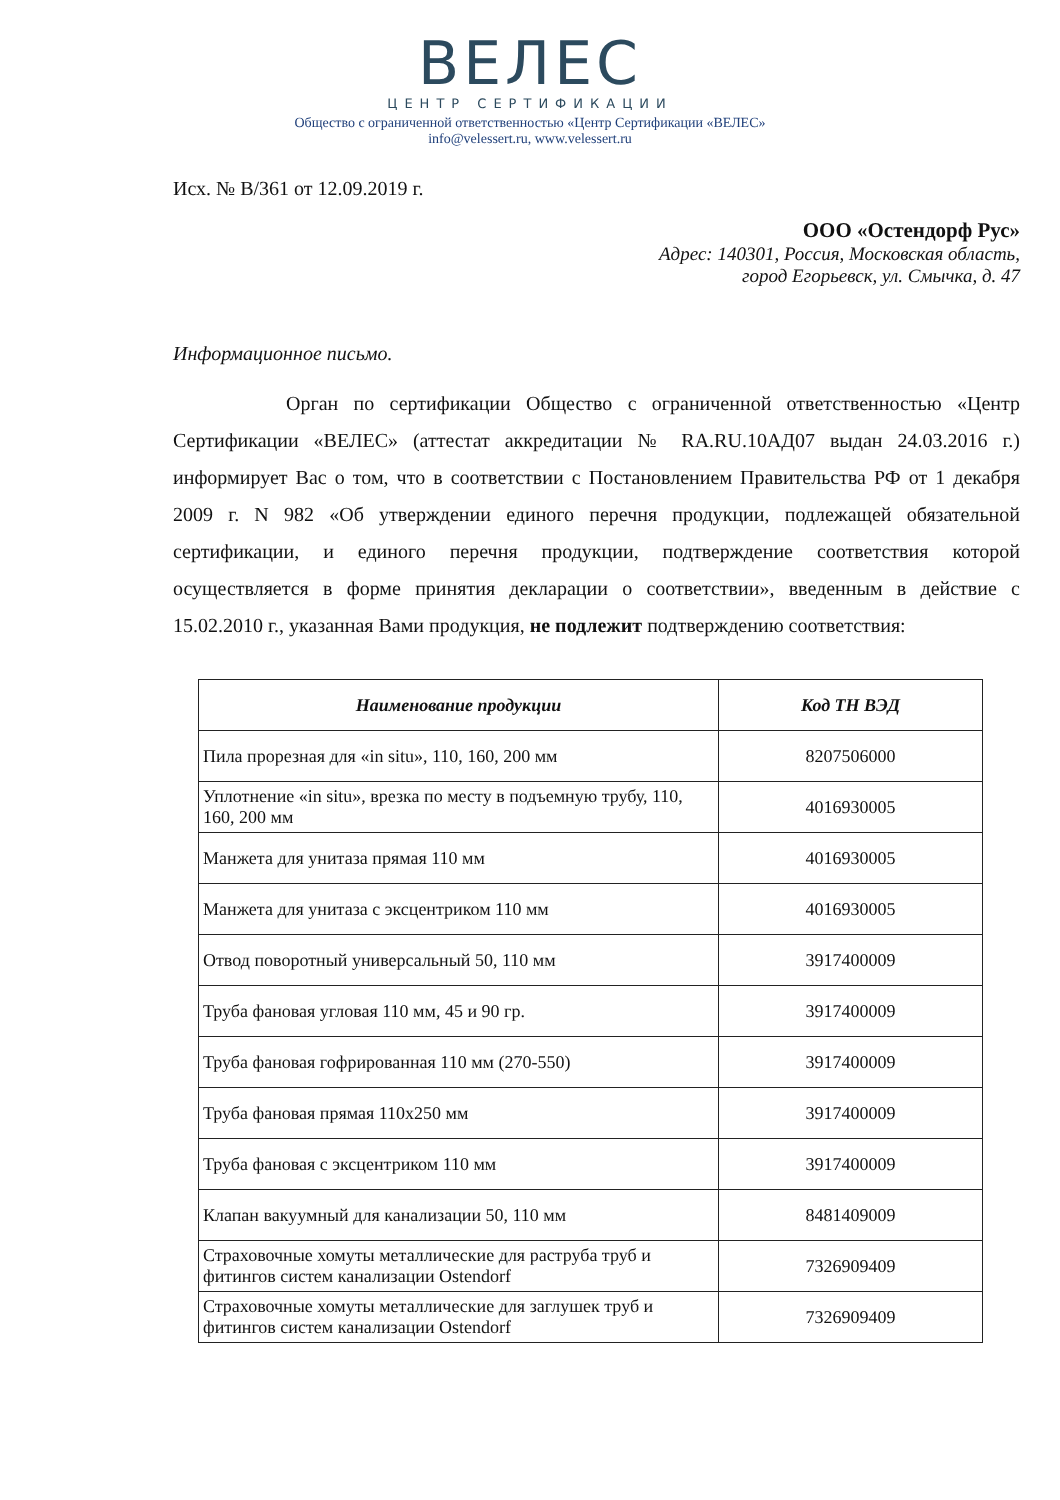ВЕЛЕС
ЦЕНТР СЕРТИФИКАЦИИ
Общество с ограниченной ответственностью «Центр Сертификации «ВЕЛЕС»
info@velessert.ru, www.velessert.ru
Исх. № В/361 от 12.09.2019 г.
ООО «Остендорф Рус»
Адрес: 140301, Россия, Московская область,
город Егорьевск, ул. Смычка, д. 47
Информационное письмо.
Орган по сертификации Общество с ограниченной ответственностью «Центр Сертификации «ВЕЛЕС» (аттестат аккредитации № RA.RU.10АД07 выдан 24.03.2016 г.) информирует Вас о том, что в соответствии с Постановлением Правительства РФ от 1 декабря 2009 г. N 982 «Об утверждении единого перечня продукции, подлежащей обязательной сертификации, и единого перечня продукции, подтверждение соответствия которой осуществляется в форме принятия декларации о соответствии», введенным в действие с 15.02.2010 г., указанная Вами продукция, не подлежит подтверждению соответствия:
| Наименование продукции | Код ТН ВЭД |
| --- | --- |
| Пила прорезная для «in situ», 110, 160, 200 мм | 8207506000 |
| Уплотнение «in situ», врезка по месту в подъемную трубу, 110, 160, 200 мм | 4016930005 |
| Манжета для унитаза прямая 110 мм | 4016930005 |
| Манжета для унитаза с эксцентриком 110 мм | 4016930005 |
| Отвод поворотный универсальный 50, 110 мм | 3917400009 |
| Труба фановая угловая 110 мм, 45 и 90 гр. | 3917400009 |
| Труба фановая гофрированная 110 мм (270-550) | 3917400009 |
| Труба фановая прямая 110x250 мм | 3917400009 |
| Труба фановая с эксцентриком 110 мм | 3917400009 |
| Клапан вакуумный для канализации 50, 110 мм | 8481409009 |
| Страховочные хомуты металлические для раструба труб и фитингов систем канализации Ostendorf | 7326909409 |
| Страховочные хомуты металлические для заглушек труб и фитингов систем канализации Ostendorf | 7326909409 |